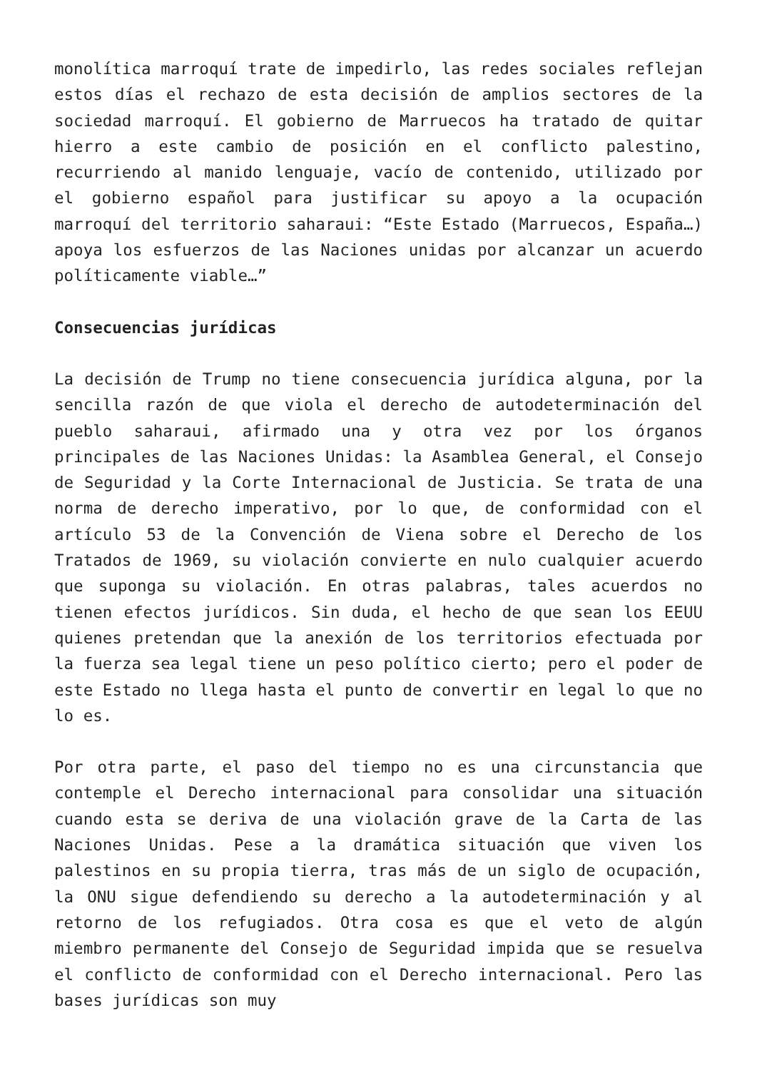monolítica marroquí trate de impedirlo, las redes sociales reflejan estos días el rechazo de esta decisión de amplios sectores de la sociedad marroquí. El gobierno de Marruecos ha tratado de quitar hierro a este cambio de posición en el conflicto palestino, recurriendo al manido lenguaje, vacío de contenido, utilizado por el gobierno español para justificar su apoyo a la ocupación marroquí del territorio saharaui: “Este Estado (Marruecos, España…) apoya los esfuerzos de las Naciones unidas por alcanzar un acuerdo políticamente viable…”
Consecuencias jurídicas
La decisión de Trump no tiene consecuencia jurídica alguna, por la sencilla razón de que viola el derecho de autodeterminación del pueblo saharaui, afirmado una y otra vez por los órganos principales de las Naciones Unidas: la Asamblea General, el Consejo de Seguridad y la Corte Internacional de Justicia. Se trata de una norma de derecho imperativo, por lo que, de conformidad con el artículo 53 de la Convención de Viena sobre el Derecho de los Tratados de 1969, su violación convierte en nulo cualquier acuerdo que suponga su violación. En otras palabras, tales acuerdos no tienen efectos jurídicos. Sin duda, el hecho de que sean los EEUU quienes pretendan que la anexión de los territorios efectuada por la fuerza sea legal tiene un peso político cierto; pero el poder de este Estado no llega hasta el punto de convertir en legal lo que no lo es.
Por otra parte, el paso del tiempo no es una circunstancia que contemple el Derecho internacional para consolidar una situación cuando esta se deriva de una violación grave de la Carta de las Naciones Unidas. Pese a la dramática situación que viven los palestinos en su propia tierra, tras más de un siglo de ocupación, la ONU sigue defendiendo su derecho a la autodeterminación y al retorno de los refugiados. Otra cosa es que el veto de algún miembro permanente del Consejo de Seguridad impida que se resuelva el conflicto de conformidad con el Derecho internacional. Pero las bases jurídicas son muy